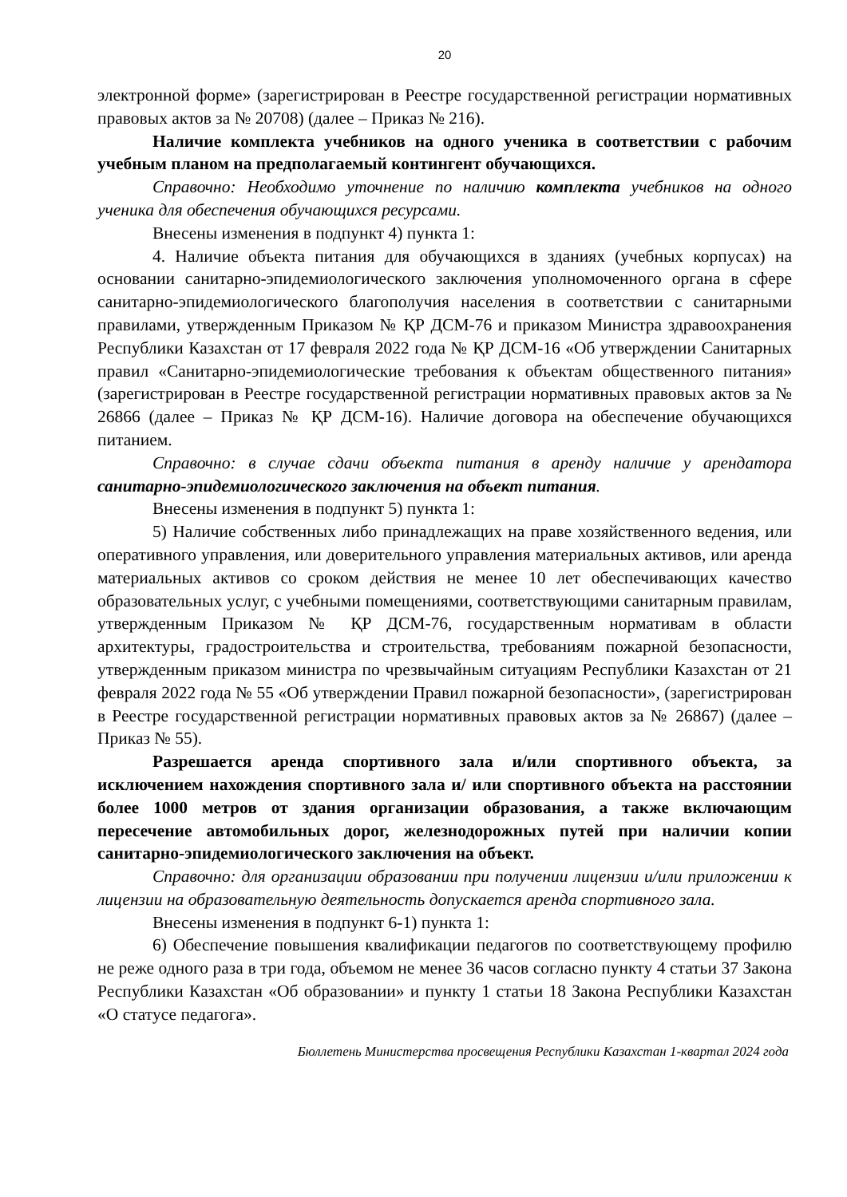20
электронной форме» (зарегистрирован в Реестре государственной регистрации нормативных правовых актов за № 20708) (далее – Приказ № 216).
Наличие комплекта учебников на одного ученика в соответствии с рабочим учебным планом на предполагаемый контингент обучающихся.
Справочно: Необходимо уточнение по наличию комплекта учебников на одного ученика для обеспечения обучающихся ресурсами.
Внесены изменения в подпункт 4) пункта 1:
4. Наличие объекта питания для обучающихся в зданиях (учебных корпусах) на основании санитарно-эпидемиологического заключения уполномоченного органа в сфере санитарно-эпидемиологического благополучия населения в соответствии с санитарными правилами, утвержденным Приказом № ҚР ДСМ-76 и приказом Министра здравоохранения Республики Казахстан от 17 февраля 2022 года № ҚР ДСМ-16 «Об утверждении Санитарных правил «Санитарно-эпидемиологические требования к объектам общественного питания» (зарегистрирован в Реестре государственной регистрации нормативных правовых актов за № 26866 (далее – Приказ № ҚР ДСМ-16). Наличие договора на обеспечение обучающихся питанием.
Справочно: в случае сдачи объекта питания в аренду наличие у арендатора санитарно-эпидемиологического заключения на объект питания.
Внесены изменения в подпункт 5) пункта 1:
5) Наличие собственных либо принадлежащих на праве хозяйственного ведения, или оперативного управления, или доверительного управления материальных активов, или аренда материальных активов со сроком действия не менее 10 лет обеспечивающих качество образовательных услуг, с учебными помещениями, соответствующими санитарным правилам, утвержденным Приказом № ҚР ДСМ-76, государственным нормативам в области архитектуры, градостроительства и строительства, требованиям пожарной безопасности, утвержденным приказом министра по чрезвычайным ситуациям Республики Казахстан от 21 февраля 2022 года № 55 «Об утверждении Правил пожарной безопасности», (зарегистрирован в Реестре государственной регистрации нормативных правовых актов за № 26867) (далее – Приказ № 55).
Разрешается аренда спортивного зала и/или спортивного объекта, за исключением нахождения спортивного зала и/ или спортивного объекта на расстоянии более 1000 метров от здания организации образования, а также включающим пересечение автомобильных дорог, железнодорожных путей при наличии копии санитарно-эпидемиологического заключения на объект.
Справочно: для организации образовании при получении лицензии и/или приложении к лицензии на образовательную деятельность допускается аренда спортивного зала.
Внесены изменения в подпункт 6-1) пункта 1:
6) Обеспечение повышения квалификации педагогов по соответствующему профилю не реже одного раза в три года, объемом не менее 36 часов согласно пункту 4 статьи 37 Закона Республики Казахстан «Об образовании» и пункту 1 статьи 18 Закона Республики Казахстан «О статусе педагога».
Бюллетень Министерства просвещения Республики Казахстан 1-квартал 2024 года